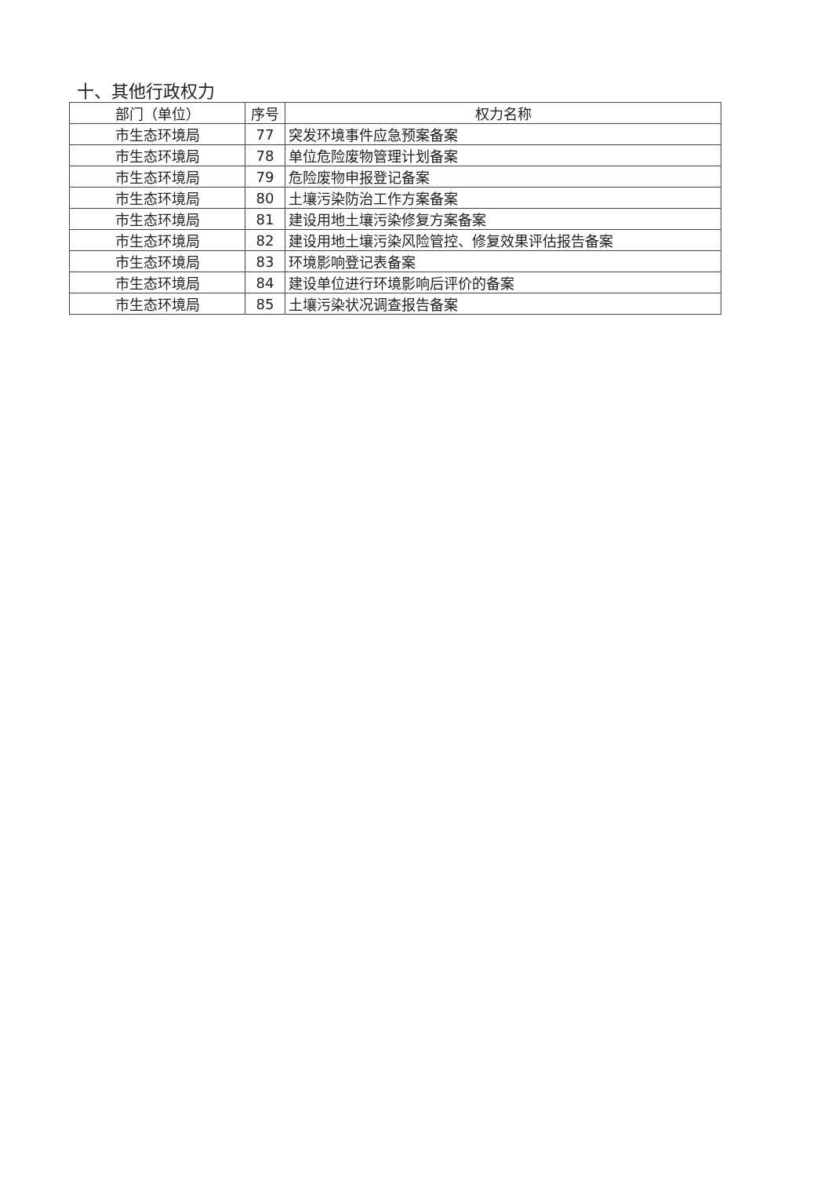十、其他行政权力
| 部门（单位） | 序号 | 权力名称 |
| --- | --- | --- |
| 市生态环境局 | 77 | 突发环境事件应急预案备案 |
| 市生态环境局 | 78 | 单位危险废物管理计划备案 |
| 市生态环境局 | 79 | 危险废物申报登记备案 |
| 市生态环境局 | 80 | 土壤污染防治工作方案备案 |
| 市生态环境局 | 81 | 建设用地土壤污染修复方案备案 |
| 市生态环境局 | 82 | 建设用地土壤污染风险管控、修复效果评估报告备案 |
| 市生态环境局 | 83 | 环境影响登记表备案 |
| 市生态环境局 | 84 | 建设单位进行环境影响后评价的备案 |
| 市生态环境局 | 85 | 土壤污染状况调查报告备案 |